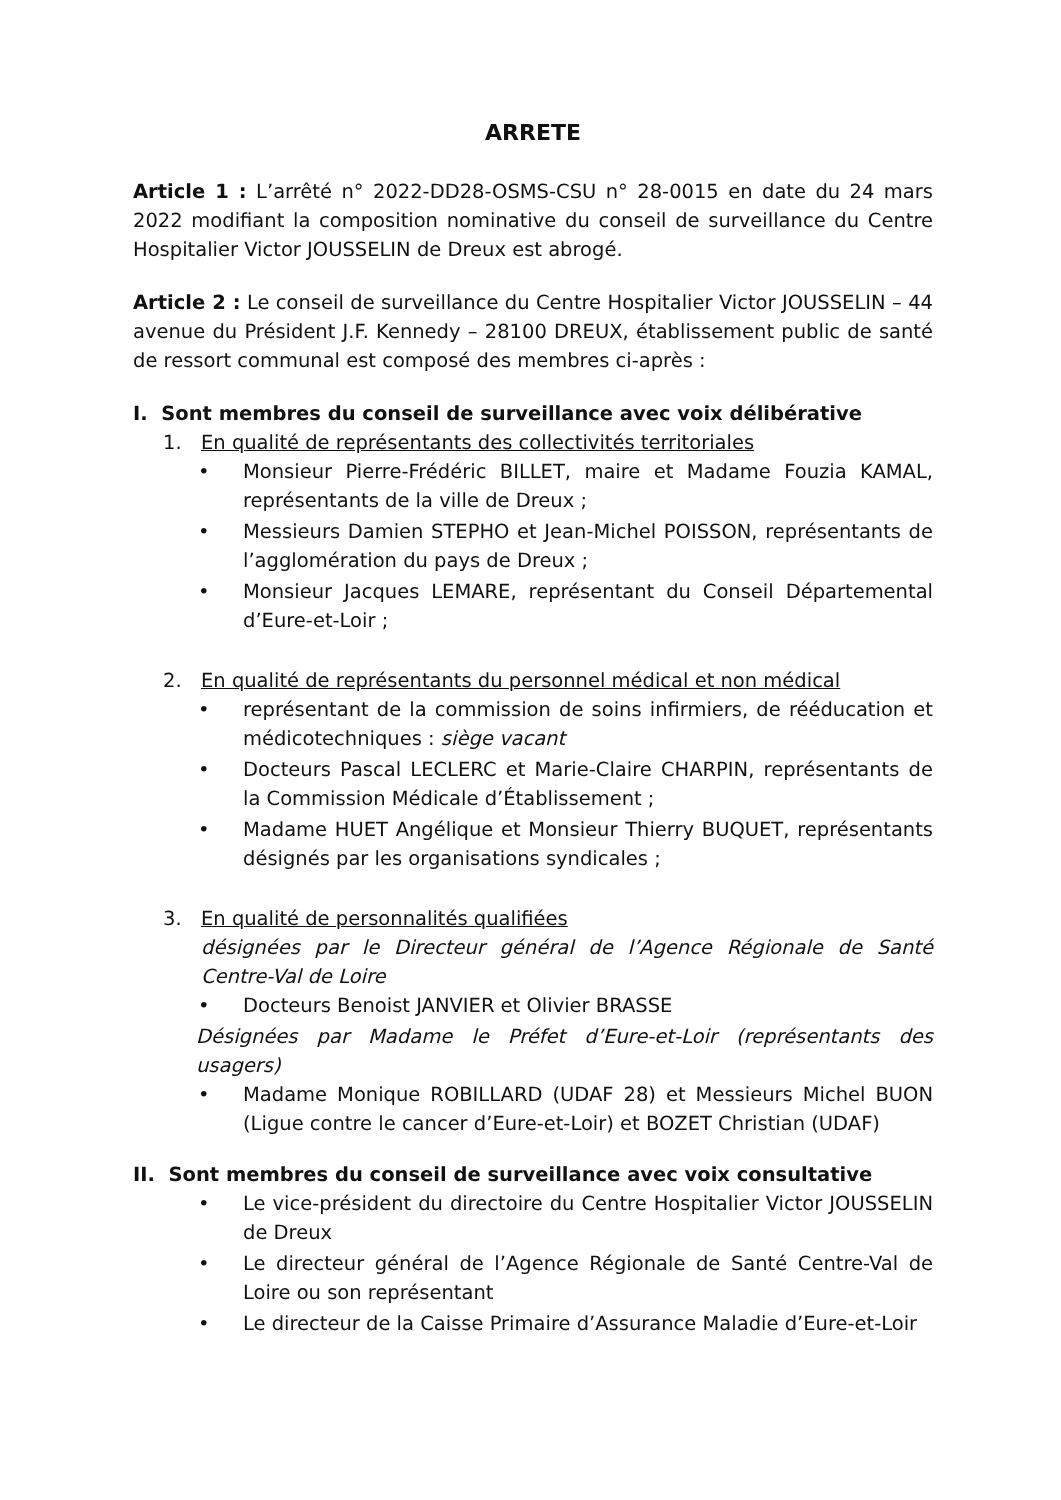ARRETE
Article 1 : L’arrêté n° 2022-DD28-OSMS-CSU n° 28-0015 en date du 24 mars 2022 modifiant la composition nominative du conseil de surveillance du Centre Hospitalier Victor JOUSSELIN de Dreux est abrogé.
Article 2 : Le conseil de surveillance du Centre Hospitalier Victor JOUSSELIN – 44 avenue du Président J.F. Kennedy – 28100 DREUX, établissement public de santé de ressort communal est composé des membres ci-après :
I. Sont membres du conseil de surveillance avec voix délibérative
1. En qualité de représentants des collectivités territoriales
• Monsieur Pierre-Frédéric BILLET, maire et Madame Fouzia KAMAL, représentants de la ville de Dreux ;
• Messieurs Damien STEPHO et Jean-Michel POISSON, représentants de l’agglomération du pays de Dreux ;
• Monsieur Jacques LEMARE, représentant du Conseil Départemental d’Eure-et-Loir ;
2. En qualité de représentants du personnel médical et non médical
• représentant de la commission de soins infirmiers, de rééducation et médicotechniques : siège vacant
• Docteurs Pascal LECLERC et Marie-Claire CHARPIN, représentants de la Commission Médicale d’Établissement ;
• Madame HUET Angélique et Monsieur Thierry BUQUET, représentants désignés par les organisations syndicales ;
3. En qualité de personnalités qualifiées
désignées par le Directeur général de l’Agence Régionale de Santé Centre-Val de Loire
• Docteurs Benoist JANVIER et Olivier BRASSE
Désignées par Madame le Préfet d’Eure-et-Loir (représentants des usagers)
• Madame Monique ROBILLARD (UDAF 28) et Messieurs Michel BUON (Ligue contre le cancer d’Eure-et-Loir) et BOZET Christian (UDAF)
II. Sont membres du conseil de surveillance avec voix consultative
• Le vice-président du directoire du Centre Hospitalier Victor JOUSSELIN de Dreux
• Le directeur général de l’Agence Régionale de Santé Centre-Val de Loire ou son représentant
• Le directeur de la Caisse Primaire d’Assurance Maladie d’Eure-et-Loir